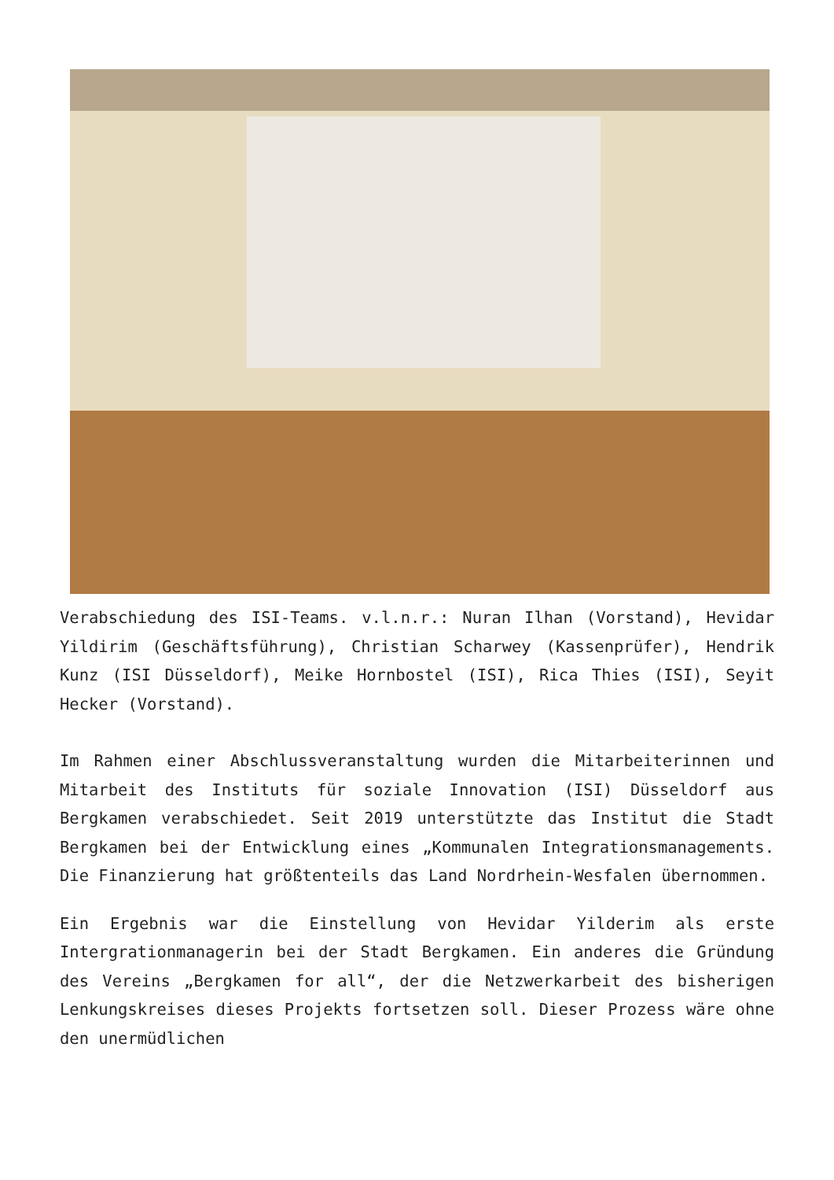Verabschiedung des ISI-Teams. v.l.n.r.: Nuran Ilhan (Vorstand), Hevidar Yildirim (Geschäftsführung), Christian Scharwey (Kassenprüfer), Hendrik Kunz (ISI Düsseldorf), Meike Hornbostel (ISI), Rica Thies (ISI), Seyit Hecker (Vorstand).
Im Rahmen einer Abschlussveranstaltung wurden die Mitarbeiterinnen und Mitarbeit des Instituts für soziale Innovation (ISI) Düsseldorf aus Bergkamen verabschiedet. Seit 2019 unterstützte das Institut die Stadt Bergkamen bei der Entwicklung eines „Kommunalen Integrationsmanagements. Die Finanzierung hat größtenteils das Land Nordrhein-Wesfalen übernommen.
Ein Ergebnis war die Einstellung von Hevidar Yilderim als erste Intergrationmanagerin bei der Stadt Bergkamen. Ein anderes die Gründung des Vereins „Bergkamen for all“, der die Netzwerkarbeit des bisherigen Lenkungskreises dieses Projekts fortsetzen soll. Dieser Prozess wäre ohne den unermüdlichen